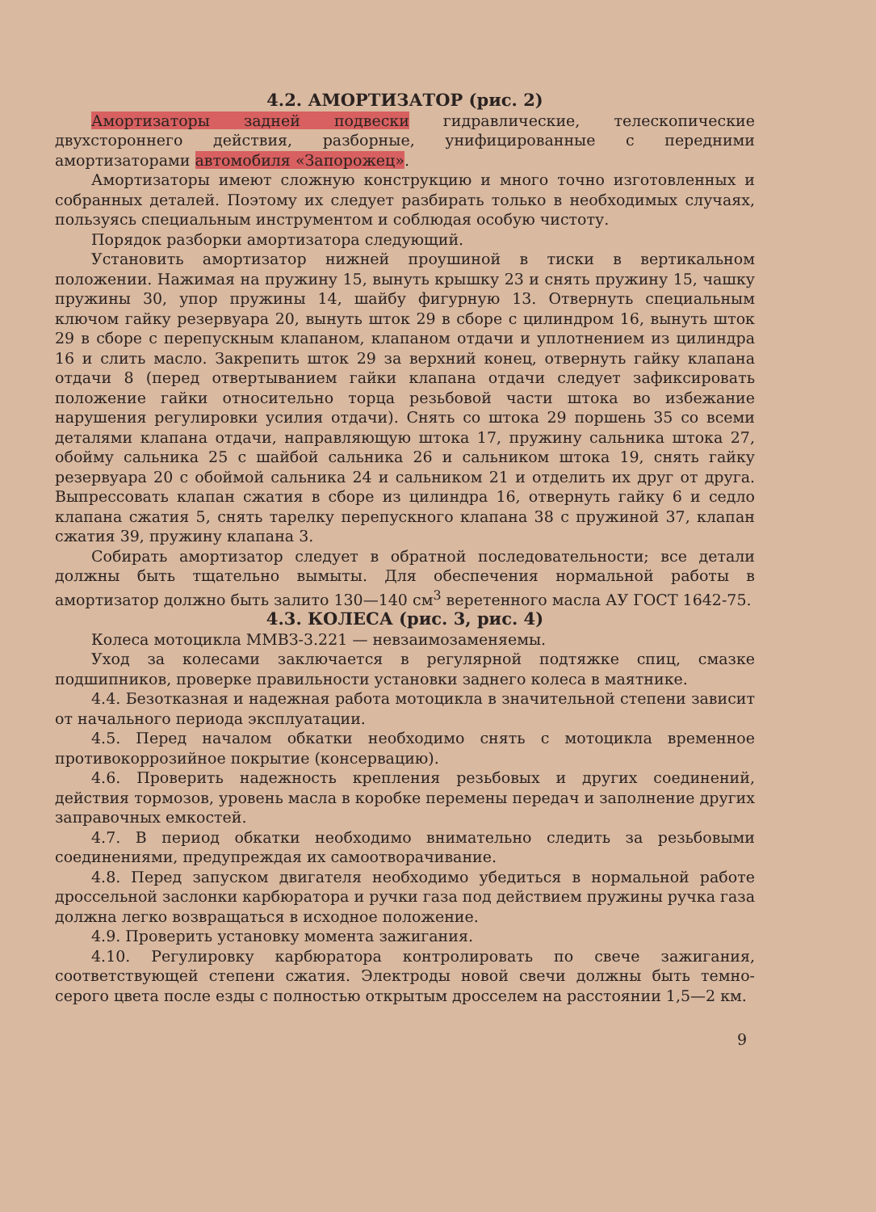4.2. АМОРТИЗАТОР (рис. 2)
Амортизаторы задней подвески гидравлические, телескопические двухстороннего действия, разборные, унифицированные с передними амортизаторами автомобиля «Запорожец».
Амортизаторы имеют сложную конструкцию и много точно изготовленных и собранных деталей. Поэтому их следует разбирать только в необходимых случаях, пользуясь специальным инструментом и соблюдая особую чистоту.
Порядок разборки амортизатора следующий.
Установить амортизатор нижней проушиной в тиски в вертикальном положении. Нажимая на пружину 15, вынуть крышку 23 и снять пружину 15, чашку пружины 30, упор пружины 14, шайбу фигурную 13. Отвернуть специальным ключом гайку резервуара 20, вынуть шток 29 в сборе с цилиндром 16, вынуть шток 29 в сборе с перепускным клапаном, клапаном отдачи и уплотнением из цилиндра 16 и слить масло. Закрепить шток 29 за верхний конец, отвернуть гайку клапана отдачи 8 (перед отвертыванием гайки клапана отдачи следует зафиксировать положение гайки относительно торца резьбовой части штока во избежание нарушения регулировки усилия отдачи). Снять со штока 29 поршень 35 со всеми деталями клапана отдачи, направляющую штока 17, пружину сальника штока 27, обойму сальника 25 с шайбой сальника 26 и сальником штока 19, снять гайку резервуара 20 с обоймой сальника 24 и сальником 21 и отделить их друг от друга. Выпрессовать клапан сжатия в сборе из цилиндра 16, отвернуть гайку 6 и седло клапана сжатия 5, снять тарелку перепускного клапана 38 с пружиной 37, клапан сжатия 39, пружину клапана 3.
Собирать амортизатор следует в обратной последовательности; все детали должны быть тщательно вымыты. Для обеспечения нормальной работы в амортизатор должно быть залито 130—140 см<sup>3</sup> веретенного масла АУ ГОСТ 1642-75.
4.3. КОЛЕСА (рис. 3, рис. 4)
Колеса мотоцикла ММВЗ-3.221 — невзаимозаменяемы.
Уход за колесами заключается в регулярной подтяжке спиц, смазке подшипников, проверке правильности установки заднего колеса в маятнике.
4.4. Безотказная и надежная работа мотоцикла в значительной степени зависит от начального периода эксплуатации.
4.5. Перед началом обкатки необходимо снять с мотоцикла временное противокоррозийное покрытие (консервацию).
4.6. Проверить надежность крепления резьбовых и других соединений, действия тормозов, уровень масла в коробке перемены передач и заполнение других заправочных емкостей.
4.7. В период обкатки необходимо внимательно следить за резьбовыми соединениями, предупреждая их самоотворачивание.
4.8. Перед запуском двигателя необходимо убедиться в нормальной работе дроссельной заслонки карбюратора и ручки газа под действием пружины ручка газа должна легко возвращаться в исходное положение.
4.9. Проверить установку момента зажигания.
4.10. Регулировку карбюратора контролировать по свече зажигания, соответствующей степени сжатия. Электроды новой свечи должны быть темно-серого цвета после езды с полностью открытым дросселем на расстоянии 1,5—2 км.
9